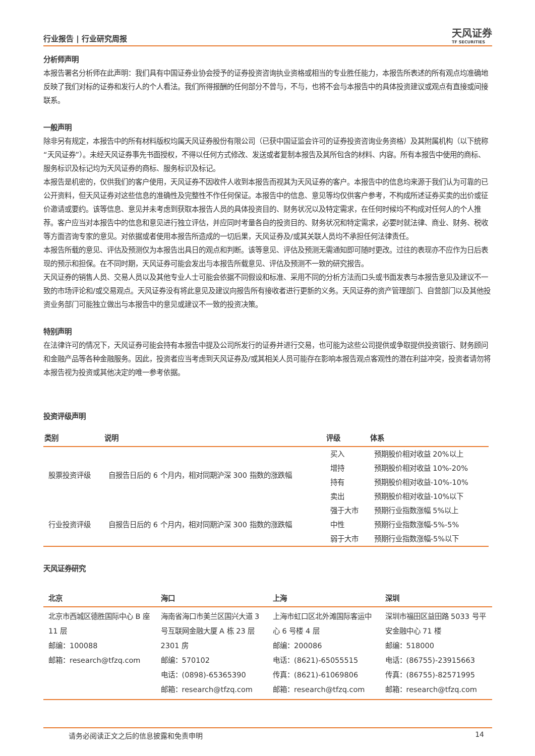行业报告 | 行业研究周报
天风证券
TF SECURITIES
分析师声明
本报告署名分析师在此声明：我们具有中国证券业协会授予的证券投资咨询执业资格或相当的专业胜任能力，本报告所表述的所有观点均准确地反映了我们对标的证券和发行人的个人看法。我们所得报酬的任何部分不曾与，不与，也将不会与本报告中的具体投资建议或观点有直接或间接联系。
一般声明
除非另有规定，本报告中的所有材料版权均属天风证券股份有限公司（已获中国证监会许可的证券投资咨询业务资格）及其附属机构（以下统称“天风证券”）。未经天风证券事先书面授权，不得以任何方式修改、发送或者复制本报告及其所包含的材料、内容。所有本报告中使用的商标、服务标识及标记均为天风证券的商标、服务标识及标记。
本报告是机密的，仅供我们的客户使用，天风证券不因收件人收到本报告而视其为天风证券的客户。本报告中的信息均来源于我们认为可靠的已公开资料，但天风证券对这些信息的准确性及完整性不作任何保证。本报告中的信息、意见等均仅供客户参考，不构成所述证券买卖的出价或征价邀请或要约。该等信息、意见并未考虑到获取本报告人员的具体投资目的、财务状况以及特定需求，在任何时候均不构成对任何人的个人推荐。客户应当对本报告中的信息和意见进行独立评估，并应同时考量各自的投资目的、财务状况和特定需求，必要时就法律、商业、财务、税收等方面咨询专家的意见。对依据或者使用本报告所造成的一切后果，天风证券及/或其关联人员均不承担任何法律责任。
本报告所载的意见、评估及预测仅为本报告出具日的观点和判断。该等意见、评估及预测无需通知即可随时更改。过往的表现亦不应作为日后表现的预示和担保。在不同时期，天风证券可能会发出与本报告所载意见、评估及预测不一致的研究报告。
天风证券的销售人员、交易人员以及其他专业人士可能会依据不同假设和标准、采用不同的分析方法而口头或书面发表与本报告意见及建议不一致的市场评论和/或交易观点。天风证券没有将此意见及建议向报告所有接收者进行更新的义务。天风证券的资产管理部门、自营部门以及其他投资业务部门可能独立做出与本报告中的意见或建议不一致的投资决策。
特别声明
在法律许可的情况下，天风证券可能会持有本报告中提及公司所发行的证券并进行交易，也可能为这些公司提供或争取提供投资银行、财务顾问和金融产品等各种金融服务。因此，投资者应当考虑到天风证券及/或其相关人员可能存在影响本报告观点客观性的潜在利益冲突，投资者请勿将本报告视为投资或其他决定的唯一参考依据。
投资评级声明
| 类别 | 说明 | 评级 | 体系 |
| --- | --- | --- | --- |
| 股票投资评级 | 自报告日后的 6 个月内，相对同期沪深 300 指数的涨跌幅 | 买入 | 预期股价相对收益 20%以上 |
| | | 增持 | 预期股价相对收益 10%-20% |
| | | 持有 | 预期股价相对收益-10%-10% |
| | | 卖出 | 预期股价相对收益-10%以下 |
| 行业投资评级 | 自报告日后的 6 个月内，相对同期沪深 300 指数的涨跌幅 | 强于大市 | 预期行业指数涨幅 5%以上 |
| | | 中性 | 预期行业指数涨幅-5%-5% |
| | | 弱于大市 | 预期行业指数涨幅-5%以下 |
天风证券研究
| 北京 | 海口 | 上海 | 深圳 |
| --- | --- | --- | --- |
| 北京市西城区德胜国际中心 B 座 11 层 邮编：100088 邮箱：research@tfzq.com | 海南省海口市美兰区国兴大道 3 号互联网金融大厦 A 栋 23 层 2301 房 邮编：570102 电话：(0898)-65365390 邮箱：research@tfzq.com | 上海市虹口区北外滩国际客运中心 6 号楼 4 层 邮编：200086 电话：(8621)-65055515 传真：(8621)-61069806 邮箱：research@tfzq.com | 深圳市福田区益田路 5033 号平安金融中心 71 楼 邮编：518000 电话：(86755)-23915663 传真：(86755)-82571995 邮箱：research@tfzq.com |
请务必阅读正文之后的信息披露和免责申明 14